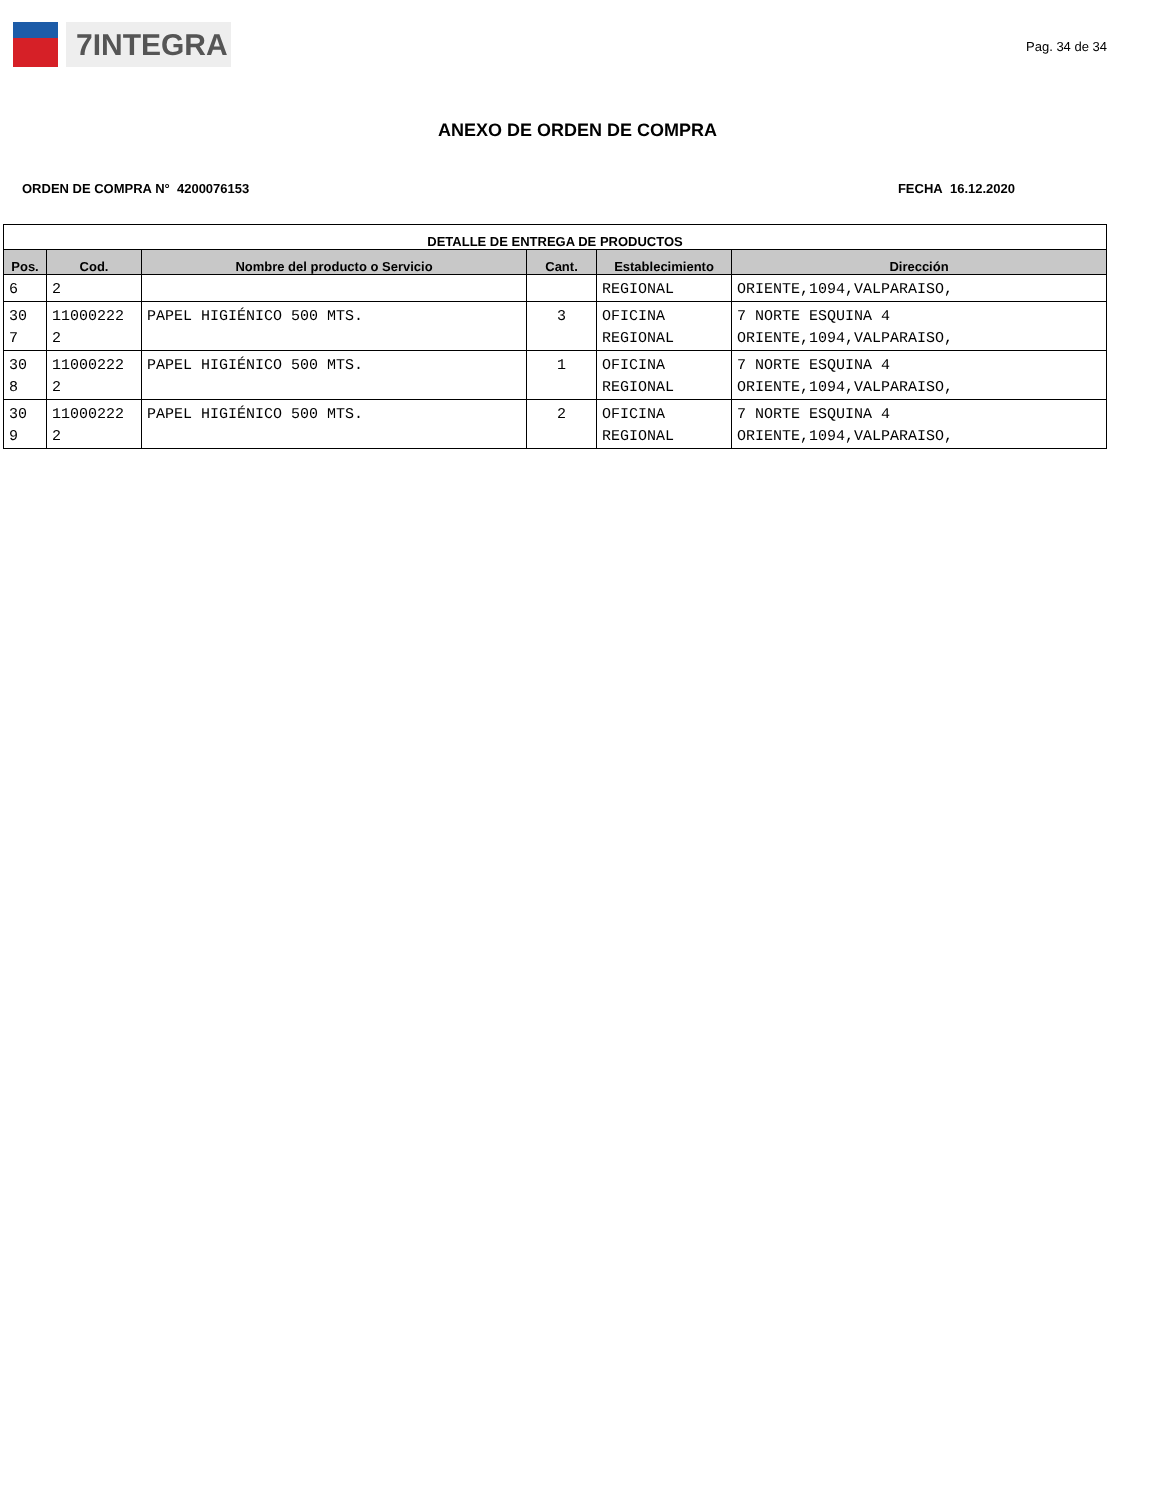7INTEGRA
Pag. 34 de 34
ANEXO DE ORDEN DE COMPRA
ORDEN DE COMPRA N° 4200076153 FECHA 16.12.2020
| DETALLE DE ENTREGA DE PRODUCTOS | | | | | |
| --- | --- | --- | --- | --- | --- |
| Pos. | Cod. | Nombre del producto o Servicio | Cant. | Establecimiento | Dirección |
| 6 | 2 | | | REGIONAL | ORIENTE,1094,VALPARAISO, |
| 30 7 | 11000222 2 | PAPEL HIGIÉNICO 500 MTS. | 3 | OFICINA REGIONAL | 7 NORTE ESQUINA 4 ORIENTE,1094,VALPARAISO, |
| 30 8 | 11000222 2 | PAPEL HIGIÉNICO 500 MTS. | 1 | OFICINA REGIONAL | 7 NORTE ESQUINA 4 ORIENTE,1094,VALPARAISO, |
| 30 9 | 11000222 2 | PAPEL HIGIÉNICO 500 MTS. | 2 | OFICINA REGIONAL | 7 NORTE ESQUINA 4 ORIENTE,1094,VALPARAISO, |